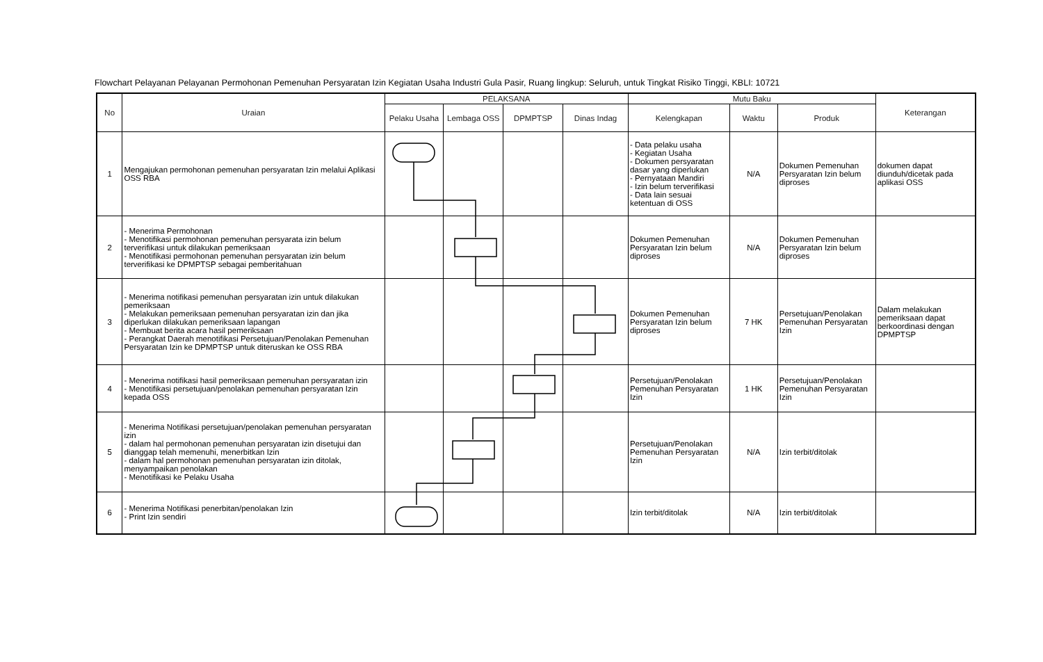Flowchart Pelayanan Pelayanan Permohonan Pemenuhan Persyaratan Izin Kegiatan Usaha Industri Gula Pasir, Ruang lingkup: Seluruh, untuk Tingkat Risiko Tinggi, KBLI: 10721
| No | Uraian | PELAKSANA | | | | Mutu Baku | | | Keterangan |
| --- | --- | --- | --- | --- | --- | --- | --- | --- | --- |
| | | Pelaku Usaha | Lembaga OSS | DPMPTSP | Dinas Indag | Kelengkapan | Waktu | Produk | |
| 1 | Mengajukan permohonan pemenuhan persyaratan Izin melalui Aplikasi OSS RBA | | | | | - Data pelaku usaha - Kegiatan Usaha - Dokumen persyaratan dasar yang diperlukan - Pernyataan Mandiri - Izin belum terverifikasi - Data lain sesuai ketentuan di OSS | N/A | Dokumen Pemenuhan Persyaratan Izin belum diproses | dokumen dapat diunduh/dicetak pada aplikasi OSS |
| 2 | - Menerima Permohonan - Menotifikasi permohonan pemenuhan persyarata izin belum terverifikasi untuk dilakukan pemeriksaan - Menotifikasi permohonan pemenuhan persyaratan izin belum terverifikasi ke DPMPTSP sebagai pemberitahuan | | | | | Dokumen Pemenuhan Persyaratan Izin belum diproses | N/A | Dokumen Pemenuhan Persyaratan Izin belum diproses | |
| 3 | - Menerima notifikasi pemenuhan persyaratan izin untuk dilakukan pemeriksaan - Melakukan pemeriksaan pemenuhan persyaratan izin dan jika diperlukan dilakukan pemeriksaan lapangan - Membuat berita acara hasil pemeriksaan - Perangkat Daerah menotifikasi Persetujuan/Penolakan Pemenuhan Persyaratan Izin ke DPMPTSP untuk diteruskan ke OSS RBA | | | | | Dokumen Pemenuhan Persyaratan Izin belum diproses | 7 HK | Persetujuan/Penolakan Pemenuhan Persyaratan Izin | Dalam melakukan pemeriksaan dapat berkoordinasi dengan DPMPTSP |
| 4 | - Menerima notifikasi hasil pemeriksaan pemenuhan persyaratan izin - Menotifikasi persetujuan/penolakan pemenuhan persyaratan Izin kepada OSS | | | | | Persetujuan/Penolakan Pemenuhan Persyaratan Izin | 1 HK | Persetujuan/Penolakan Pemenuhan Persyaratan Izin | |
| 5 | - Menerima Notifikasi persetujuan/penolakan pemenuhan persyaratan izin - dalam hal permohonan pemenuhan persyaratan izin disetujui dan dianggap telah memenuhi, menerbitkan Izin - dalam hal permohonan pemenuhan persyaratan izin ditolak, menyampaikan penolakan - Menotifikasi ke Pelaku Usaha | | | | | Persetujuan/Penolakan Pemenuhan Persyaratan Izin | N/A | Izin terbit/ditolak | |
| 6 | - Menerima Notifikasi penerbitan/penolakan Izin - Print Izin sendiri | | | | | Izin terbit/ditolak | N/A | Izin terbit/ditolak | |